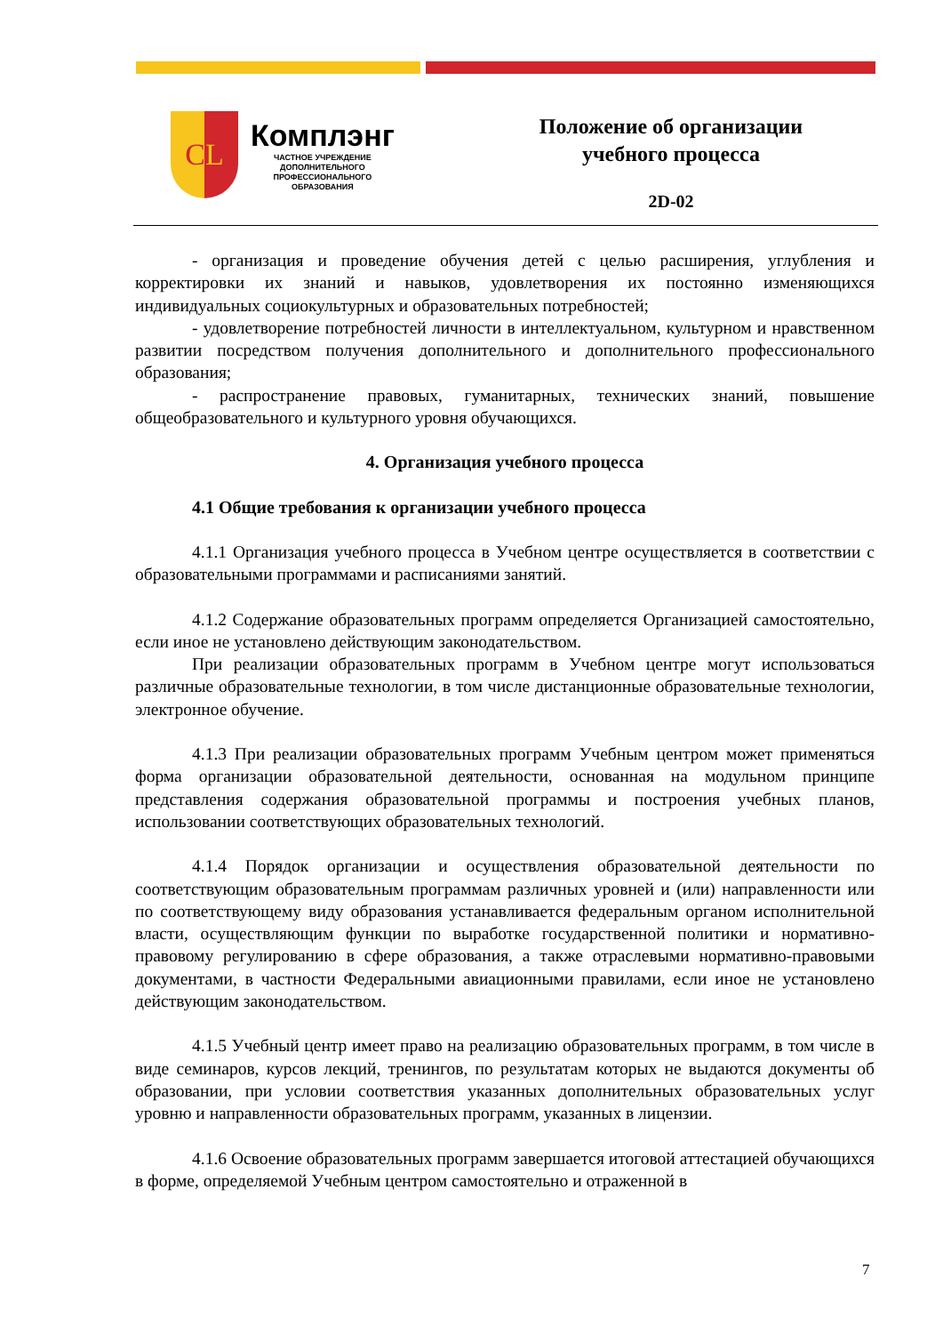C L
Комплэнг
ЧАСТНОЕ УЧРЕЖДЕНИЕ
ДОПОЛНИТЕЛЬНОГО
ПРОФЕССИОНАЛЬНОГО
ОБРАЗОВАНИЯ
Положение об организации
учебного процесса
2D-02
- организация и проведение обучения детей с целью расширения, углубления и корректировки их знаний и навыков, удовлетворения их постоянно изменяющихся индивидуальных социокультурных и образовательных потребностей;
- удовлетворение потребностей личности в интеллектуальном, культурном и нравственном развитии посредством получения дополнительного и дополнительного профессионального образования;
- распространение правовых, гуманитарных, технических знаний, повышение общеобразовательного и культурного уровня обучающихся.
4. Организация учебного процесса
4.1 Общие требования к организации учебного процесса
4.1.1 Организация учебного процесса в Учебном центре осуществляется в соответствии с образовательными программами и расписаниями занятий.
4.1.2 Содержание образовательных программ определяется Организацией самостоятельно, если иное не установлено действующим законодательством.
При реализации образовательных программ в Учебном центре могут использоваться различные образовательные технологии, в том числе дистанционные образовательные технологии, электронное обучение.
4.1.3 При реализации образовательных программ Учебным центром может применяться форма организации образовательной деятельности, основанная на модульном принципе представления содержания образовательной программы и построения учебных планов, использовании соответствующих образовательных технологий.
4.1.4 Порядок организации и осуществления образовательной деятельности по соответствующим образовательным программам различных уровней и (или) направленности или по соответствующему виду образования устанавливается федеральным органом исполнительной власти, осуществляющим функции по выработке государственной политики и нормативно-правовому регулированию в сфере образования, а также отраслевыми нормативно-правовыми документами, в частности Федеральными авиационными правилами, если иное не установлено действующим законодательством.
4.1.5 Учебный центр имеет право на реализацию образовательных программ, в том числе в виде семинаров, курсов лекций, тренингов, по результатам которых не выдаются документы об образовании, при условии соответствия указанных дополнительных образовательных услуг уровню и направленности образовательных программ, указанных в лицензии.
4.1.6 Освоение образовательных программ завершается итоговой аттестацией обучающихся в форме, определяемой Учебным центром самостоятельно и отраженной в
7